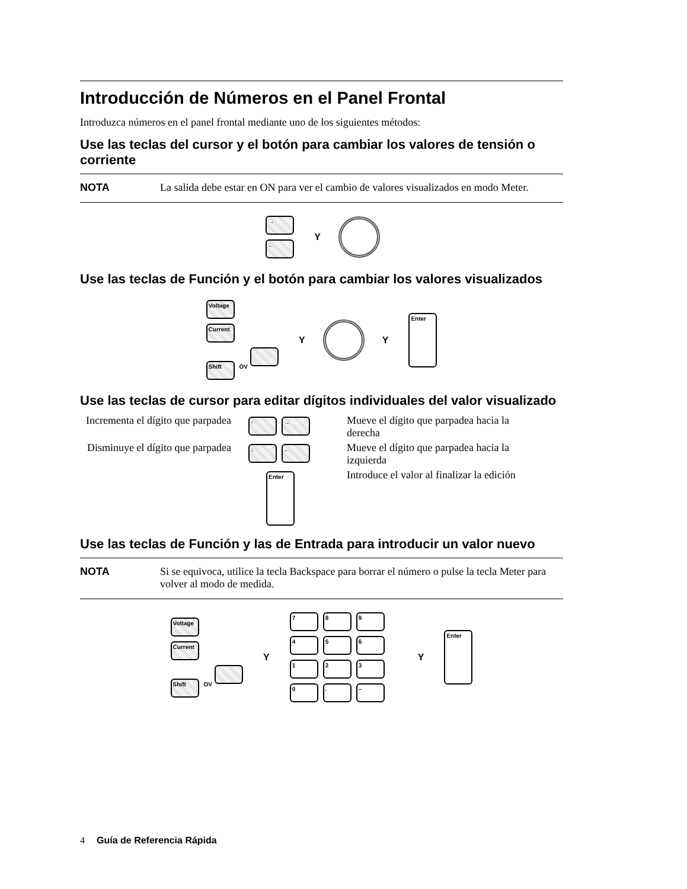Introducción de Números en el Panel Frontal
Introduzca números en el panel frontal mediante uno de los siguientes métodos:
Use las teclas del cursor y el botón para cambiar los valores de tensión o corriente
NOTA La salida debe estar en ON para ver el cambio de valores visualizados en modo Meter.
→
←
Y
Use las teclas de Función y el botón para cambiar los valores visualizados
Voltage
Current
Shift OV
Y Y Enter
Use las teclas de cursor para editar dígitos individuales del valor visualizado
Incrementa el dígito que parpadea
↑ →
Mueve el dígito que parpadea hacia la derecha
Disminuye el dígito que parpadea
↓ ←
Mueve el dígito que parpadea hacia la izquierda
Enter
Introduce el valor al finalizar la edición
Use las teclas de Función y las de Entrada para introducir un valor nuevo
NOTA Si se equivoca, utilice la tecla Backspace para borrar el número o pulse la tecla Meter para volver al modo de medida.
Voltage
Current
Shift OV
Y
7894561230. –
Y Enter
4 Guía de Referencia Rápida